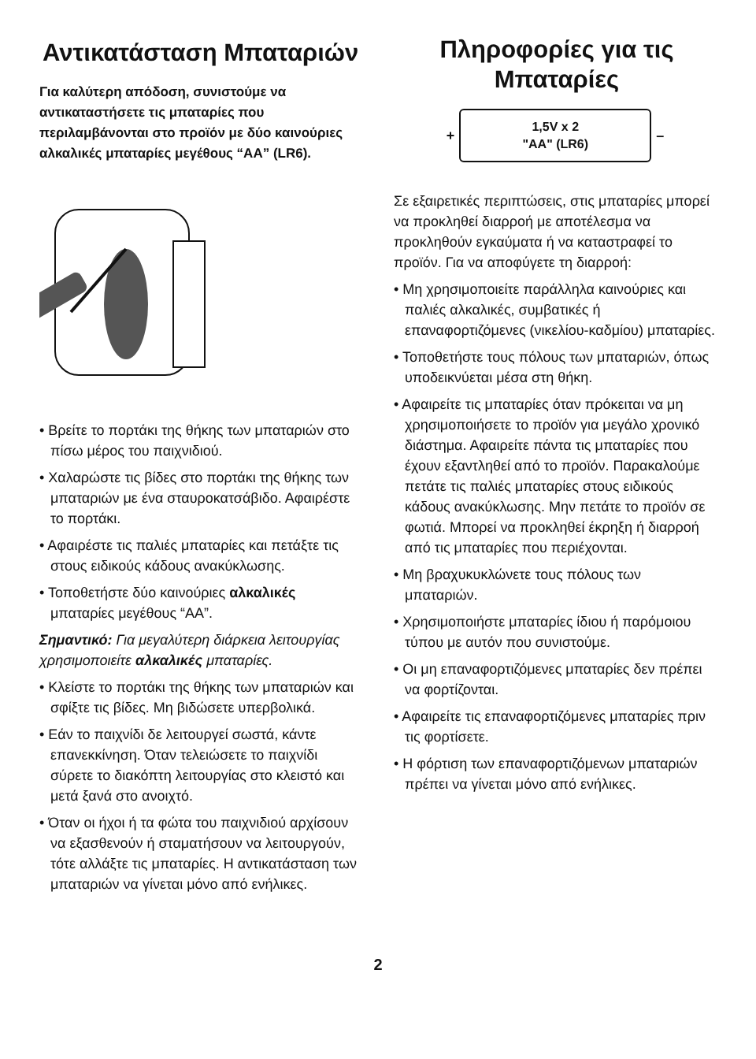Αντικατάσταση Μπαταριών
Για καλύτερη απόδοση, συνιστούμε να αντικαταστήσετε τις μπαταρίες που περιλαμβάνονται στο προϊόν με δύο καινούριες αλκαλικές μπαταρίες μεγέθους “AA” (LR6).
• Βρείτε το πορτάκι της θήκης των μπαταριών στο πίσω μέρος του παιχνιδιού.
• Χαλαρώστε τις βίδες στο πορτάκι της θήκης των μπαταριών με ένα σταυροκατσάβιδο. Αφαιρέστε το πορτάκι.
• Αφαιρέστε τις παλιές μπαταρίες και πετάξτε τις στους ειδικούς κάδους ανακύκλωσης.
• Τοποθετήστε δύο καινούριες αλκαλικές μπαταρίες μεγέθους “AA”.
Σημαντικό: Για μεγαλύτερη διάρκεια λειτουργίας χρησιμοποιείτε αλκαλικές μπαταρίες.
• Κλείστε το πορτάκι της θήκης των μπαταριών και σφίξτε τις βίδες. Μη βιδώσετε υπερβολικά.
• Εάν το παιχνίδι δε λειτουργεί σωστά, κάντε επανεκκίνηση. Όταν τελειώσετε το παιχνίδι σύρετε το διακόπτη λειτουργίας στο κλειστό και μετά ξανά στο ανοιχτό.
• Όταν οι ήχοι ή τα φώτα του παιχνιδιού αρχίσουν να εξασθενούν ή σταματήσουν να λειτουργούν, τότε αλλάξτε τις μπαταρίες. Η αντικατάσταση των μπαταριών να γίνεται μόνο από ενήλικες.
Πληροφορίες για τις Μπαταρίες
+
1,5V x 2
"AA" (LR6)
–
Σε εξαιρετικές περιπτώσεις, στις μπαταρίες μπορεί να προκληθεί διαρροή με αποτέλεσμα να προκληθούν εγκαύματα ή να καταστραφεί το προϊόν. Για να αποφύγετε τη διαρροή:
• Μη χρησιμοποιείτε παράλληλα καινούριες και παλιές αλκαλικές, συμβατικές ή επαναφορτιζόμενες (νικελίου-καδμίου) μπαταρίες.
• Τοποθετήστε τους πόλους των μπαταριών, όπως υποδεικνύεται μέσα στη θήκη.
• Αφαιρείτε τις μπαταρίες όταν πρόκειται να μη χρησιμοποιήσετε το προϊόν για μεγάλο χρονικό διάστημα. Αφαιρείτε πάντα τις μπαταρίες που έχουν εξαντληθεί από το προϊόν. Παρακαλούμε πετάτε τις παλιές μπαταρίες στους ειδικούς κάδους ανακύκλωσης. Μην πετάτε το προϊόν σε φωτιά. Μπορεί να προκληθεί έκρηξη ή διαρροή από τις μπαταρίες που περιέχονται.
• Μη βραχυκυκλώνετε τους πόλους των μπαταριών.
• Χρησιμοποιήστε μπαταρίες ίδιου ή παρόμοιου τύπου με αυτόν που συνιστούμε.
• Οι μη επαναφορτιζόμενες μπαταρίες δεν πρέπει να φορτίζονται.
• Αφαιρείτε τις επαναφορτιζόμενες μπαταρίες πριν τις φορτίσετε.
• Η φόρτιση των επαναφορτιζόμενων μπαταριών πρέπει να γίνεται μόνο από ενήλικες.
2